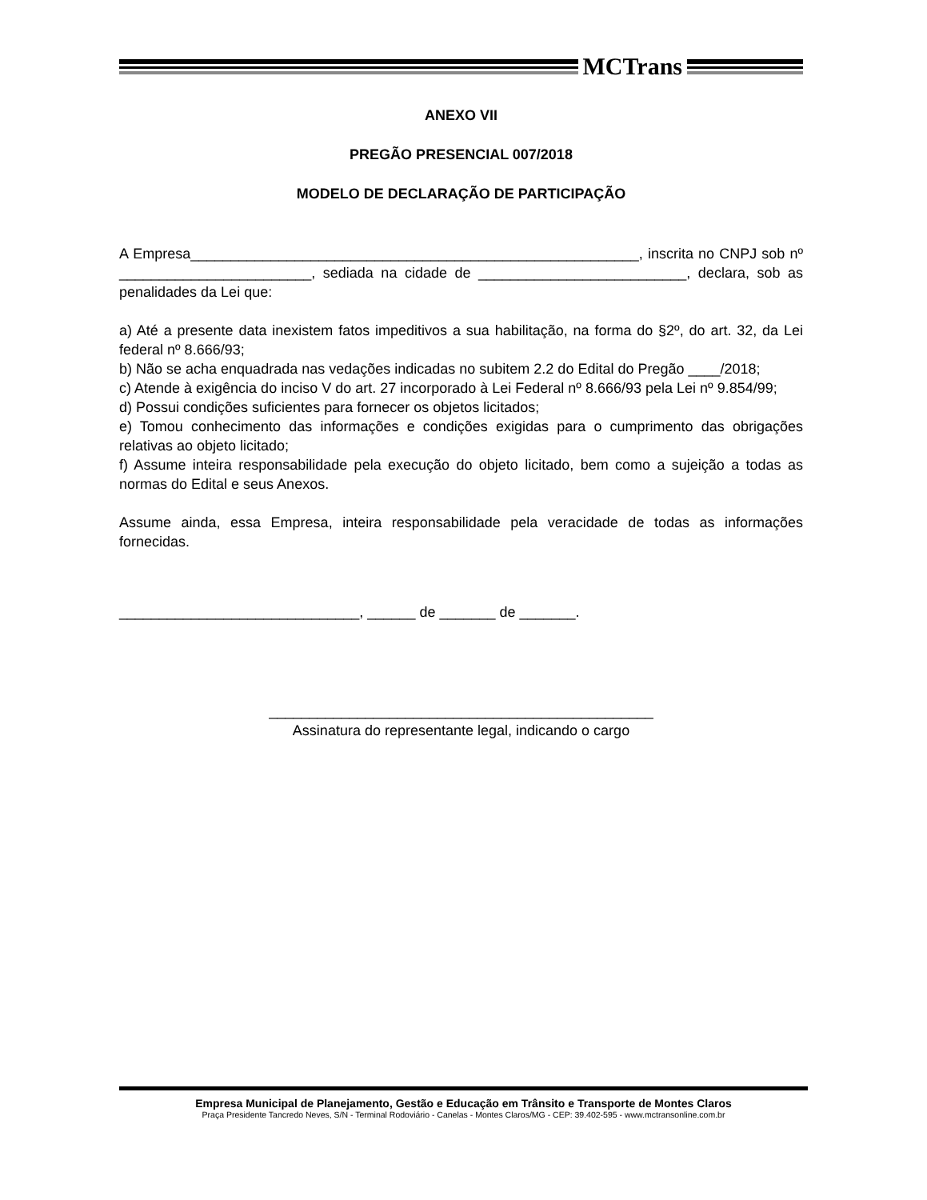MCTrans
ANEXO VII
PREGÃO PRESENCIAL 007/2018
MODELO DE DECLARAÇÃO DE PARTICIPAÇÃO
A Empresa________________________________________________________, inscrita no CNPJ sob nº ________________________, sediada na cidade de __________________________, declara, sob as penalidades da Lei que:
a) Até a presente data inexistem fatos impeditivos a sua habilitação, na forma do §2º, do art. 32, da Lei federal nº 8.666/93;
b) Não se acha enquadrada nas vedações indicadas no subitem 2.2 do Edital do Pregão ____/2018;
c) Atende à exigência do inciso V do art. 27 incorporado à Lei Federal nº 8.666/93 pela Lei nº 9.854/99;
d) Possui condições suficientes para fornecer os objetos licitados;
e) Tomou conhecimento das informações e condições exigidas para o cumprimento das obrigações relativas ao objeto licitado;
f) Assume inteira responsabilidade pela execução do objeto licitado, bem como a sujeição a todas as normas do Edital e seus Anexos.
Assume ainda, essa Empresa, inteira responsabilidade pela veracidade de todas as informações fornecidas.
______________________________, ______ de _______ de _______.
________________________________________________
Assinatura do representante legal, indicando o cargo
Empresa Municipal de Planejamento, Gestão e Educação em Trânsito e Transporte de Montes Claros
Praça Presidente Tancredo Neves, S/N - Terminal Rodoviário - Canelas - Montes Claros/MG - CEP: 39.402-595 - www.mctransonline.com.br